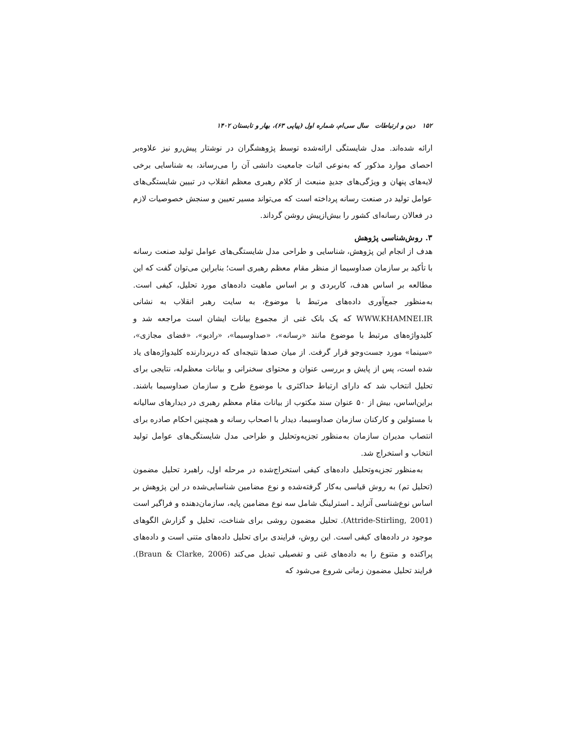۱۵۲ دین و ارتباطات سال سی‌ام، شماره اول (پیاپی ۶۳)، بهار و تابستان ۱۴۰۲
ارائه شده‌اند. مدل شایستگی ارائه‌شده توسط پژوهشگران در نوشتار پیش‌رو نیز علاوه‌بر احصای موارد مذکور که به‌نوعی اثبات جامعیت دانشی آن را می‌رساند، به شناسایی برخی لایه‌های پنهان و ویژگی‌های جدیدِ منبعث از کلام رهبری معظم انقلاب در تبیین شایستگی‌های عوامل تولید در صنعت رسانه پرداخته است که می‌تواند مسیر تعیین و سنجش خصوصیات لازم در فعالان رسانه‌ای کشور را بیش‌ازپیش روشن گرداند.
۳. روش‌شناسی پژوهش
هدف از انجام این پژوهش، شناسایی و طراحی مدل شایستگی‌های عوامل تولید صنعت رسانه با تأکید بر سازمان صداوسیما از منظر مقام معظم رهبری است؛ بنابراین می‌توان گفت که این مطالعه بر اساس هدف، کاربردی و بر اساس ماهیت داده‌های مورد تحلیل، کیفی است. به‌منظور جمع‌آوری داده‌های مرتبط با موضوع، به سایت رهبر انقلاب به نشانی WWW.KHAMNEI.IR که یک بانک غنی از مجموع بیانات ایشان است مراجعه شد و کلیدواژه‌های مرتبط با موضوع مانند «رسانه»، «صداوسیما»، «رادیو»، «فضای مجازی»، «سینما» مورد جست‌وجو قرار گرفت. از میان صدها نتیجه‌ای که دربردارنده کلیدواژه‌های یاد شده است، پس از پایش و بررسی عنوان و محتوای سخنرانی و بیانات معظم‌له، نتایجی برای تحلیل انتخاب شد که دارای ارتباط حداکثری با موضوع طرح و سازمان صداوسیما باشند. براین‌اساس، بیش از ۵۰ عنوان سند مکتوب از بیانات مقام معظم رهبری در دیدارهای سالیانه با مسئولین و کارکنان سازمان صداوسیما، دیدار با اصحاب رسانه و همچنین احکام صادره برای انتصاب مدیران سازمان به‌منظور تجزیه‌وتحلیل و طراحی مدل شایستگی‌های عوامل تولید انتخاب و استخراج شد.
به‌منظور تجزیه‌وتحلیل داده‌های کیفی استخراج‌شده در مرحله اول، راهبرد تحلیل مضمون (تحلیل تم) به روش قیاسی به‌کار گرفته‌شده و نوع مضامین شناسایی‌شده در این پژوهش بر اساس نوع‌شناسی آتراید ـ استرلینگ شامل سه نوع مضامین پایه، سازمان‌دهنده و فراگیر است (Attride-Stirling, 2001). تحلیل مضمون روشی برای شناخت، تحلیل و گزارش الگوهای موجود در داده‌های کیفی است. این روش، فرایندی برای تحلیل داده‌های متنی است و داده‌های پراکنده و متنوع را به داده‌های غنی و تفصیلی تبدیل می‌کند (Braun & Clarke, 2006). فرایند تحلیل مضمون زمانی شروع می‌شود که